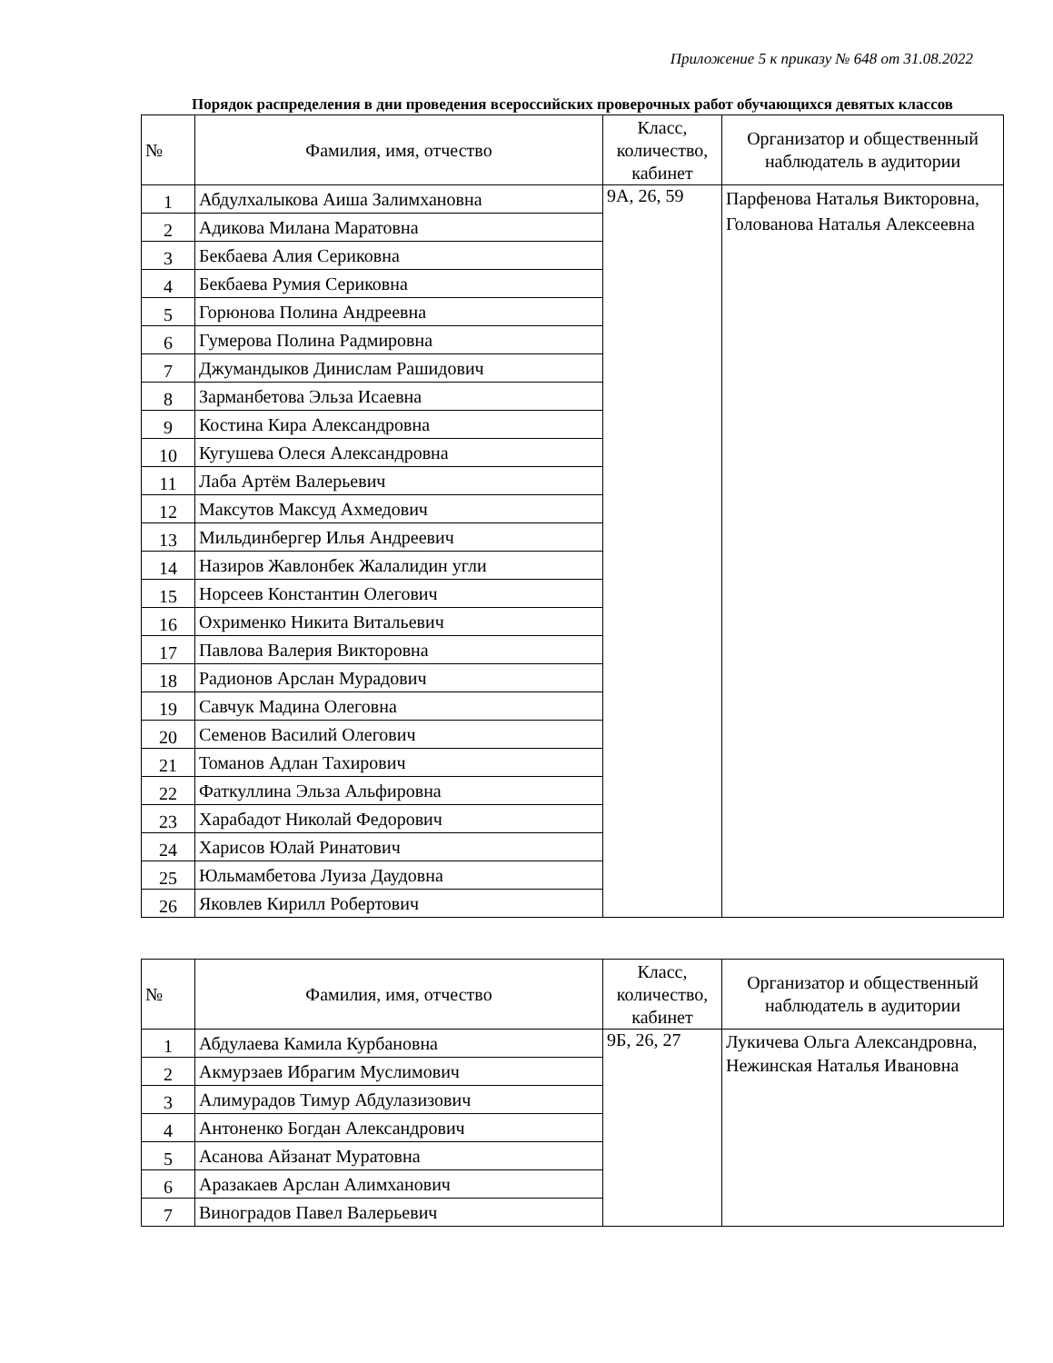Приложение 5 к приказу № 648 от 31.08.2022
Порядок распределения в дни проведения всероссийских проверочных работ обучающихся девятых классов
| № | Фамилия, имя, отчество | Класс, количество, кабинет | Организатор и общественный наблюдатель в аудитории |
| --- | --- | --- | --- |
| 1 | Абдулхалыкова Аиша Залимхановна | 9А, 26, 59 | Парфенова Наталья Викторовна, Голованова Наталья Алексеевна |
| 2 | Адикова Милана Маратовна | | |
| 3 | Бекбаева Алия Сериковна | | |
| 4 | Бекбаева Румия Сериковна | | |
| 5 | Горюнова Полина Андреевна | | |
| 6 | Гумерова Полина Радмировна | | |
| 7 | Джумандыков Динислам Рашидович | | |
| 8 | Зарманбетова Эльза Исаевна | | |
| 9 | Костина Кира Александровна | | |
| 10 | Кугушева Олеся Александровна | | |
| 11 | Лаба Артём Валерьевич | | |
| 12 | Максутов Максуд Ахмедович | | |
| 13 | Мильдинбергер Илья Андреевич | | |
| 14 | Назиров Жавлонбек Жалалидин угли | | |
| 15 | Норсеев Константин Олегович | | |
| 16 | Охрименко Никита Витальевич | | |
| 17 | Павлова Валерия Викторовна | | |
| 18 | Радионов Арслан Мурадович | | |
| 19 | Савчук Мадина Олеговна | | |
| 20 | Семенов Василий Олегович | | |
| 21 | Томанов Адлан Тахирович | | |
| 22 | Фаткуллина Эльза Альфировна | | |
| 23 | Харабадот Николай Федорович | | |
| 24 | Харисов Юлай Ринатович | | |
| 25 | Юльмамбетова Луиза Даудовна | | |
| 26 | Яковлев Кирилл Робертович | | |
| № | Фамилия, имя, отчество | Класс, количество, кабинет | Организатор и общественный наблюдатель в аудитории |
| --- | --- | --- | --- |
| 1 | Абдулаева Камила Курбановна | 9Б, 26, 27 | Лукичева Ольга Александровна, Нежинская Наталья Ивановна |
| 2 | Акмурзаев Ибрагим Муслимович | | |
| 3 | Алимурадов Тимур Абдулазизович | | |
| 4 | Антоненко Богдан Александрович | | |
| 5 | Асанова Айзанат Муратовна | | |
| 6 | Аразакаев Арслан Алимханович | | |
| 7 | Виноградов Павел Валерьевич | | |